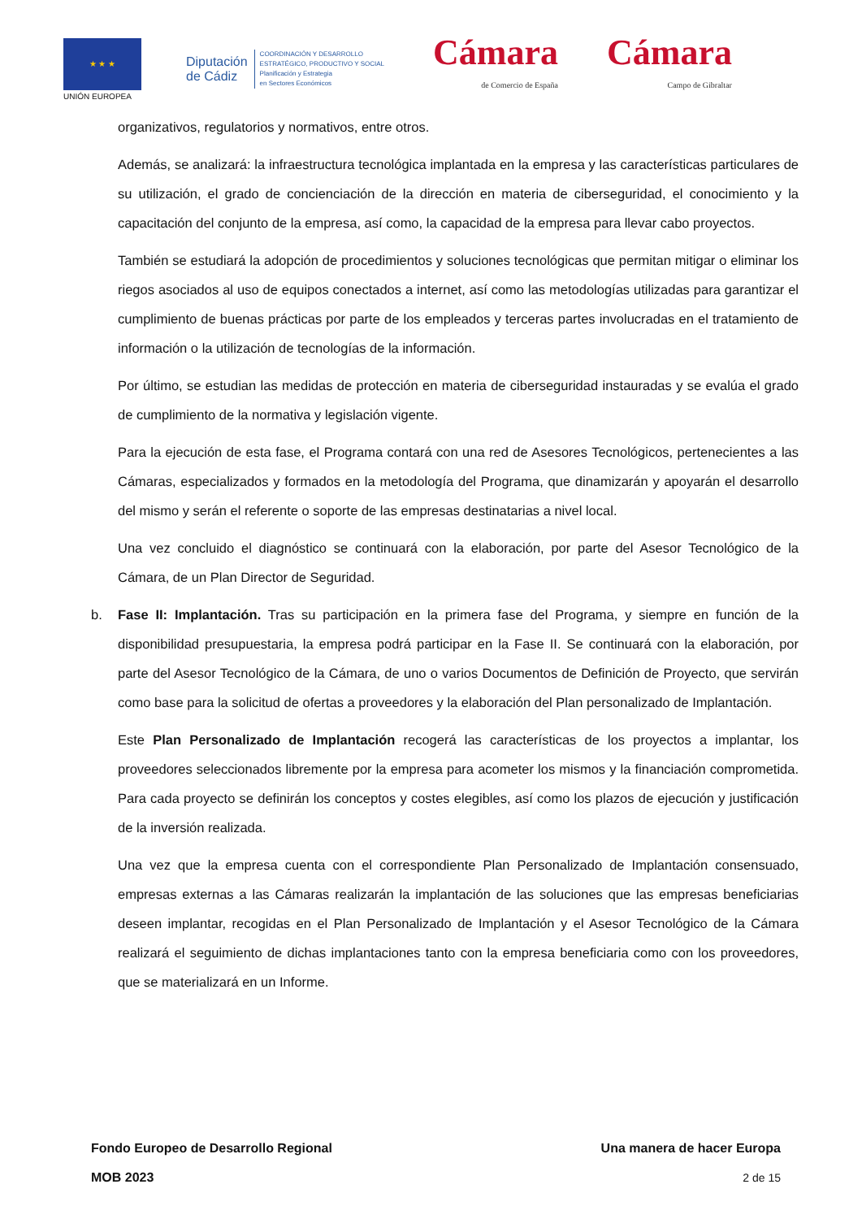★ ★ ★
UNIÓN EUROPEA
Diputación
de Cádiz
COORDINACIÓN Y DESARROLLO
ESTRATÉGICO, PRODUCTIVO Y SOCIAL
Planificación y Estrategia
en Sectores Económicos
Cámara
de Comercio de España
Cámara
Campo de Gibraltar
organizativos, regulatorios y normativos, entre otros.
Además, se analizará: la infraestructura tecnológica implantada en la empresa y las características particulares de su utilización, el grado de concienciación de la dirección en materia de ciberseguridad, el conocimiento y la capacitación del conjunto de la empresa, así como, la capacidad de la empresa para llevar cabo proyectos.
También se estudiará la adopción de procedimientos y soluciones tecnológicas que permitan mitigar o eliminar los riegos asociados al uso de equipos conectados a internet, así como las metodologías utilizadas para garantizar el cumplimiento de buenas prácticas por parte de los empleados y terceras partes involucradas en el tratamiento de información o la utilización de tecnologías de la información.
Por último, se estudian las medidas de protección en materia de ciberseguridad instauradas y se evalúa el grado de cumplimiento de la normativa y legislación vigente.
Para la ejecución de esta fase, el Programa contará con una red de Asesores Tecnológicos, pertenecientes a las Cámaras, especializados y formados en la metodología del Programa, que dinamizarán y apoyarán el desarrollo del mismo y serán el referente o soporte de las empresas destinatarias a nivel local.
Una vez concluido el diagnóstico se continuará con la elaboración, por parte del Asesor Tecnológico de la Cámara, de un Plan Director de Seguridad.
b. Fase II: Implantación. Tras su participación en la primera fase del Programa, y siempre en función de la disponibilidad presupuestaria, la empresa podrá participar en la Fase II. Se continuará con la elaboración, por parte del Asesor Tecnológico de la Cámara, de uno o varios Documentos de Definición de Proyecto, que servirán como base para la solicitud de ofertas a proveedores y la elaboración del Plan personalizado de Implantación.
Este Plan Personalizado de Implantación recogerá las características de los proyectos a implantar, los proveedores seleccionados libremente por la empresa para acometer los mismos y la financiación comprometida. Para cada proyecto se definirán los conceptos y costes elegibles, así como los plazos de ejecución y justificación de la inversión realizada.
Una vez que la empresa cuenta con el correspondiente Plan Personalizado de Implantación consensuado, empresas externas a las Cámaras realizarán la implantación de las soluciones que las empresas beneficiarias deseen implantar, recogidas en el Plan Personalizado de Implantación y el Asesor Tecnológico de la Cámara realizará el seguimiento de dichas implantaciones tanto con la empresa beneficiaria como con los proveedores, que se materializará en un Informe.
Fondo Europeo de Desarrollo Regional Una manera de hacer Europa
MOB 2023 2 de 15